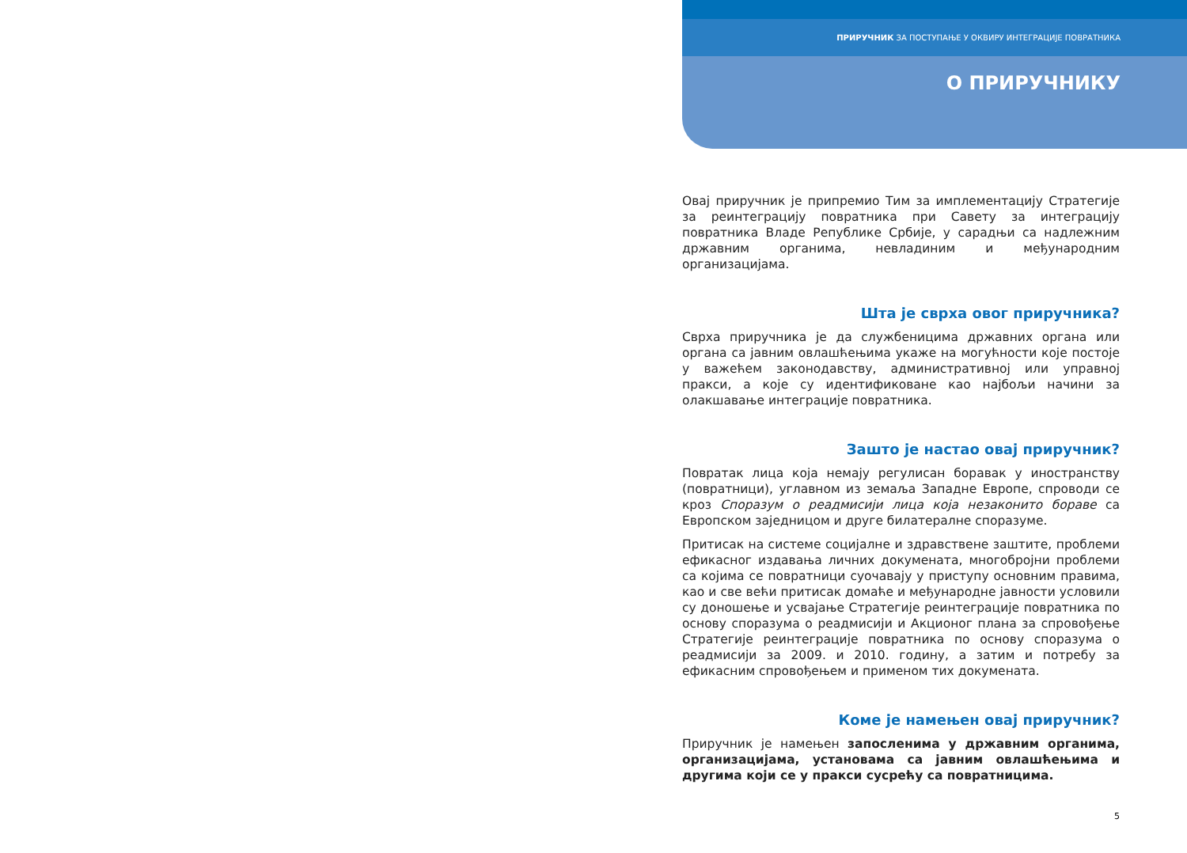ПРИРУЧНИК ЗА ПОСТУПАЊЕ У ОКВИРУ ИНТЕГРАЦИЈЕ ПОВРАТНИКА
О ПРИРУЧНИКУ
Овај приручник је припремио Тим за имплементацију Стратегије за реинтеграцију повратника при Савету за интеграцију повратника Владе Републике Србије, у сарадњи са надлежним државним органима, невладиним и међународним организацијама.
Шта је сврха овог приручника?
Сврха приручника је да службеницима државних органа или органа са јавним овлашћењима укаже на могућности које постоје у важећем законодавству, административној или управној пракси, а које су идентификоване као најбољи начини за олакшавање интеграције повратника.
Зашто је настао овај приручник?
Повратак лица која немају регулисан боравак у иностранству (повратници), углавном из земаља Западне Европе, спроводи се кроз Споразум о реадмисији лица која незаконито бораве са Европском заједницом и друге билатералне споразуме.
Притисак на системе социјалне и здравствене заштите, проблеми ефикасног издавања личних докумената, многобројни проблеми са којима се повратници суочавају у приступу основним правима, као и све већи притисак домаће и међународне јавности условили су доношење и усвајање Стратегије реинтеграције повратника по основу споразума о реадмисији и Акционог плана за спровођење Стратегије реинтеграције повратника по основу споразума о реадмисији за 2009. и 2010. годину, а затим и потребу за ефикасним спровођењем и применом тих докумената.
Коме је намењен овај приручник?
Приручник је намењен запосленима у државним органима, организацијама, установама са јавним овлашћењима и другима који се у пракси сусрећу са повратницима.
5